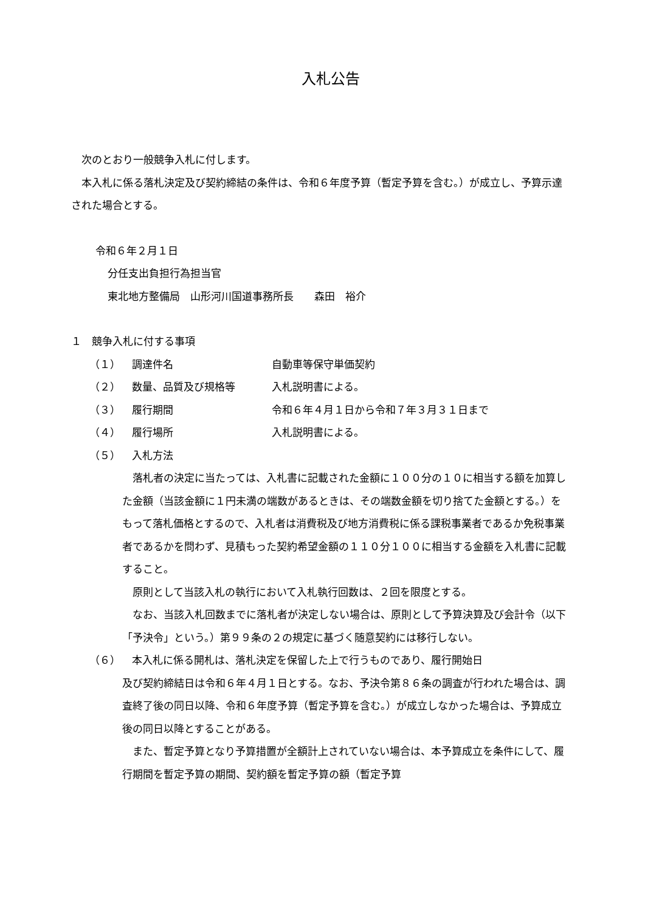入札公告
次のとおり一般競争入札に付します。
本入札に係る落札決定及び契約締結の条件は、令和６年度予算（暫定予算を含む。）が成立し、予算示達された場合とする。
令和６年２月１日
分任支出負担行為担当官
東北地方整備局　山形河川国道事務所長　　森田　裕介
１　競争入札に付する事項
（１） 調達件名 自動車等保守単価契約
（２） 数量、品質及び規格等 入札説明書による。
（３） 履行期間 令和６年４月１日から令和７年３月３１日まで
（４） 履行場所 入札説明書による。
（５） 入札方法
落札者の決定に当たっては、入札書に記載された金額に１００分の１０に相当する額を加算した金額（当該金額に１円未満の端数があるときは、その端数金額を切り捨てた金額とする。）をもって落札価格とするので、入札者は消費税及び地方消費税に係る課税事業者であるか免税事業者であるかを問わず、見積もった契約希望金額の１１０分１００に相当する金額を入札書に記載すること。
原則として当該入札の執行において入札執行回数は、２回を限度とする。
なお、当該入札回数までに落札者が決定しない場合は、原則として予算決算及び会計令（以下「予決令」という。）第９９条の２の規定に基づく随意契約には移行しない。
（６） 本入札に係る開札は、落札決定を保留した上で行うものであり、履行開始日
及び契約締結日は令和６年４月１日とする。なお、予決令第８６条の調査が行われた場合は、調査終了後の同日以降、令和６年度予算（暫定予算を含む。）が成立しなかった場合は、予算成立後の同日以降とすることがある。
また、暫定予算となり予算措置が全額計上されていない場合は、本予算成立を条件にして、履行期間を暫定予算の期間、契約額を暫定予算の額（暫定予算